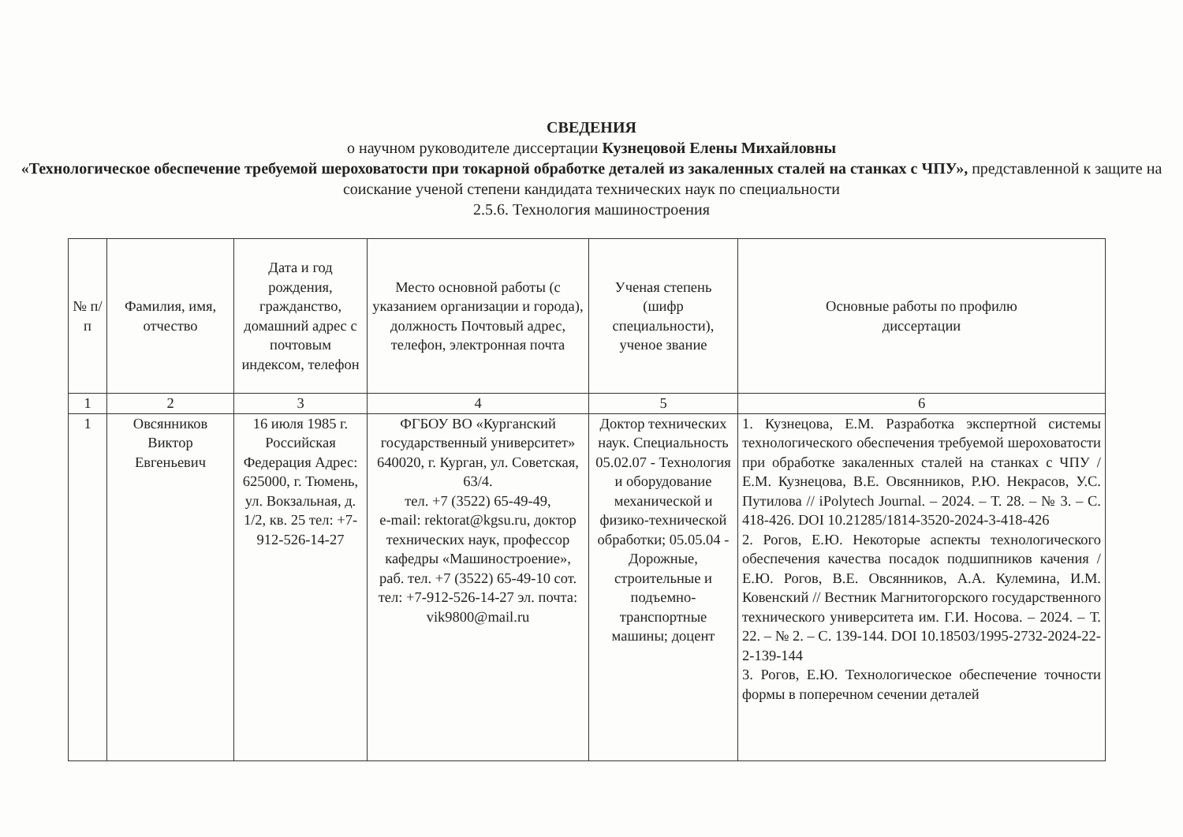СВЕДЕНИЯ
о научном руководителе диссертации Кузнецовой Елены Михайловны
«Технологическое обеспечение требуемой шероховатости при токарной обработке деталей из закаленных сталей на станках с ЧПУ», представленной к защите на соискание ученой степени кандидата технических наук по специальности
2.5.6. Технология машиностроения
| № п/п | Фамилия, имя, отчество | Дата и год рождения, гражданство, домашний адрес с почтовым индексом, телефон | Место основной работы (с указанием организации и города), должность Почтовый адрес, телефон, электронная почта | Ученая степень (шифр специальности), ученое звание | Основные работы по профилю диссертации |
| --- | --- | --- | --- | --- | --- |
| 1 | 2 | 3 | 4 | 5 | 6 |
| 1 | Овсянников Виктор Евгеньевич | 16 июля 1985 г. Российская Федерация Адрес: 625000, г. Тюмень, ул. Вокзальная, д. 1/2, кв. 25 тел: +7-912-526-14-27 | ФГБОУ ВО «Курганский государственный университет» 640020, г. Курган, ул. Советская, 63/4. тел. +7 (3522) 65-49-49, e-mail: rektorat@kgsu.ru, доктор технических наук, профессор кафедры «Машиностроение», раб. тел. +7 (3522) 65-49-10 сот. тел: +7-912-526-14-27 эл. почта: vik9800@mail.ru | Доктор технических наук. Специальность 05.02.07 - Технология и оборудование механической и физико-технической обработки; 05.05.04 - Дорожные, строительные и подъемно-транспортные машины; доцент | 1. Кузнецова, Е.М. Разработка экспертной системы технологического обеспечения требуемой шероховатости при обработке закаленных сталей на станках с ЧПУ / Е.М. Кузнецова, В.Е. Овсянников, Р.Ю. Некрасов, У.С. Путилова // iPolytech Journal. – 2024. – Т. 28. – № 3. – С. 418-426. DOI 10.21285/1814-3520-2024-3-418-426 2. Рогов, Е.Ю. Некоторые аспекты технологического обеспечения качества посадок подшипников качения / Е.Ю. Рогов, В.Е. Овсянников, А.А. Кулемина, И.М. Ковенский // Вестник Магнитогорского государственного технического университета им. Г.И. Носова. – 2024. – Т. 22. – № 2. – С. 139-144. DOI 10.18503/1995-2732-2024-22-2-139-144 3. Рогов, Е.Ю. Технологическое обеспечение точности формы в поперечном сечении деталей |